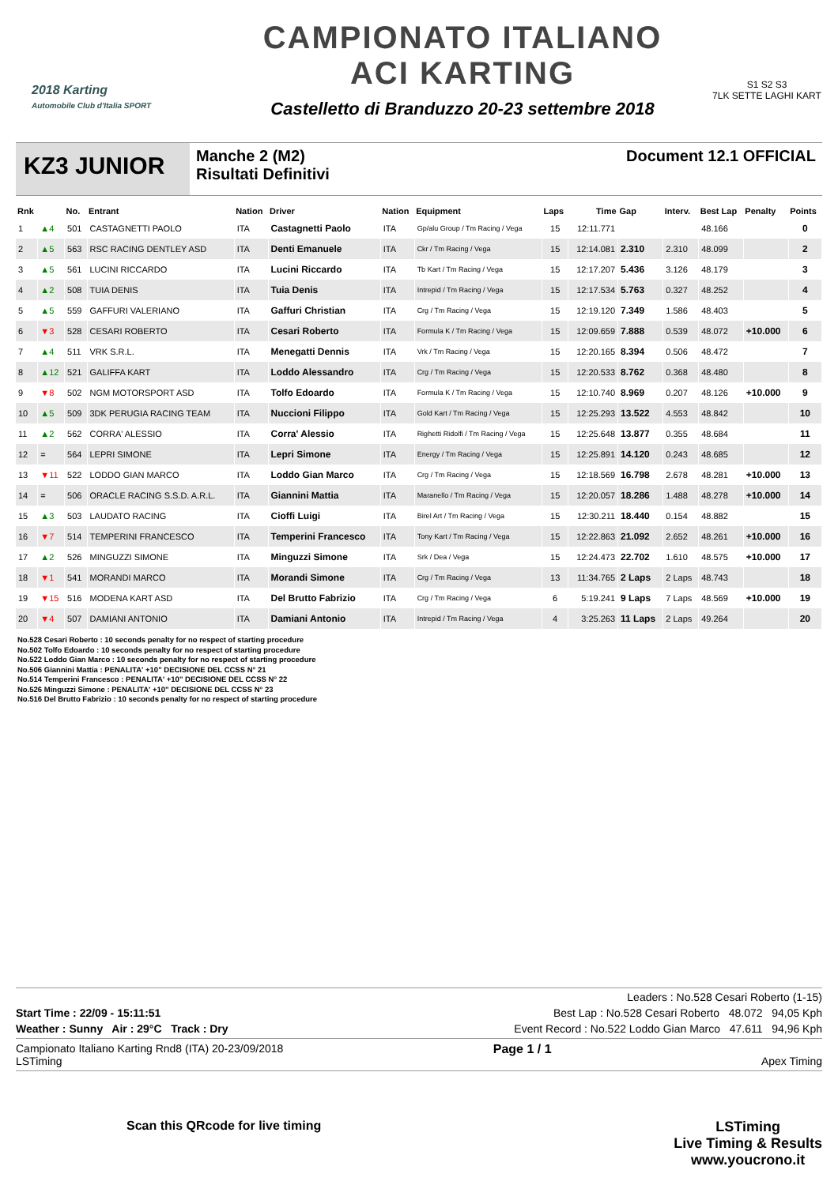2018 Karting
Automobile Club d'Italia SPORT
CAMPIONATO ITALIANO
ACI KARTING
Castelletto di Branduzzo 20-23 settembre 2018
S1 S2 S3
7LK SETTE LAGHI KART
KZ3 JUNIOR
Manche 2 (M2)
Risultati Definitivi
Document 12.1 OFFICIAL
| Rnk | | No. | Entrant | Nation | Driver | Nation | Equipment | Laps | Time | Gap | Interv. | Best Lap | Penalty | Points |
| --- | --- | --- | --- | --- | --- | --- | --- | --- | --- | --- | --- | --- | --- | --- |
| 1 | ▲4 | 501 | CASTAGNETTI PAOLO | ITA | Castagnetti Paolo | ITA | Gp/alu Group / Tm Racing / Vega | 15 | 12:11.771 | | | 48.166 | | 0 |
| 2 | ▲5 | 563 | RSC RACING DENTLEY ASD | ITA | Denti Emanuele | ITA | Ckr / Tm Racing / Vega | 15 | 12:14.081 | 2.310 | 2.310 | 48.099 | | 2 |
| 3 | ▲5 | 561 | LUCINI RICCARDO | ITA | Lucini Riccardo | ITA | Tb Kart / Tm Racing / Vega | 15 | 12:17.207 | 5.436 | 3.126 | 48.179 | | 3 |
| 4 | ▲2 | 508 | TUIA DENIS | ITA | Tuia Denis | ITA | Intrepid / Tm Racing / Vega | 15 | 12:17.534 | 5.763 | 0.327 | 48.252 | | 4 |
| 5 | ▲5 | 559 | GAFFURI VALERIANO | ITA | Gaffuri Christian | ITA | Crg / Tm Racing / Vega | 15 | 12:19.120 | 7.349 | 1.586 | 48.403 | | 5 |
| 6 | ▼3 | 528 | CESARI ROBERTO | ITA | Cesari Roberto | ITA | Formula K / Tm Racing / Vega | 15 | 12:09.659 | 7.888 | 0.539 | 48.072 | +10.000 | 6 |
| 7 | ▲4 | 511 | VRK S.R.L. | ITA | Menegatti Dennis | ITA | Vrk / Tm Racing / Vega | 15 | 12:20.165 | 8.394 | 0.506 | 48.472 | | 7 |
| 8 | ▲12 | 521 | GALIFFA KART | ITA | Loddo Alessandro | ITA | Crg / Tm Racing / Vega | 15 | 12:20.533 | 8.762 | 0.368 | 48.480 | | 8 |
| 9 | ▼8 | 502 | NGM MOTORSPORT ASD | ITA | Tolfo Edoardo | ITA | Formula K / Tm Racing / Vega | 15 | 12:10.740 | 8.969 | 0.207 | 48.126 | +10.000 | 9 |
| 10 | ▲5 | 509 | 3DK PERUGIA RACING TEAM | ITA | Nuccioni Filippo | ITA | Gold Kart / Tm Racing / Vega | 15 | 12:25.293 | 13.522 | 4.553 | 48.842 | | 10 |
| 11 | ▲2 | 562 | CORRA' ALESSIO | ITA | Corra' Alessio | ITA | Righetti Ridolfi / Tm Racing / Vega | 15 | 12:25.648 | 13.877 | 0.355 | 48.684 | | 11 |
| 12 | = | 564 | LEPRI SIMONE | ITA | Lepri Simone | ITA | Energy / Tm Racing / Vega | 15 | 12:25.891 | 14.120 | 0.243 | 48.685 | | 12 |
| 13 | ▼11 | 522 | LODDO GIAN MARCO | ITA | Loddo Gian Marco | ITA | Crg / Tm Racing / Vega | 15 | 12:18.569 | 16.798 | 2.678 | 48.281 | +10.000 | 13 |
| 14 | = | 506 | ORACLE RACING S.S.D. A.R.L. | ITA | Giannini Mattia | ITA | Maranello / Tm Racing / Vega | 15 | 12:20.057 | 18.286 | 1.488 | 48.278 | +10.000 | 14 |
| 15 | ▲3 | 503 | LAUDATO RACING | ITA | Cioffi Luigi | ITA | Birel Art / Tm Racing / Vega | 15 | 12:30.211 | 18.440 | 0.154 | 48.882 | | 15 |
| 16 | ▼7 | 514 | TEMPERINI FRANCESCO | ITA | Temperini Francesco | ITA | Tony Kart / Tm Racing / Vega | 15 | 12:22.863 | 21.092 | 2.652 | 48.261 | +10.000 | 16 |
| 17 | ▲2 | 526 | MINGUZZI SIMONE | ITA | Minguzzi Simone | ITA | Srk / Dea / Vega | 15 | 12:24.473 | 22.702 | 1.610 | 48.575 | +10.000 | 17 |
| 18 | ▼1 | 541 | MORANDI MARCO | ITA | Morandi Simone | ITA | Crg / Tm Racing / Vega | 13 | 11:34.765 | 2 Laps | 2 Laps | 48.743 | | 18 |
| 19 | ▼15 | 516 | MODENA KART ASD | ITA | Del Brutto Fabrizio | ITA | Crg / Tm Racing / Vega | 6 | 5:19.241 | 9 Laps | 7 Laps | 48.569 | +10.000 | 19 |
| 20 | ▼4 | 507 | DAMIANI ANTONIO | ITA | Damiani Antonio | ITA | Intrepid / Tm Racing / Vega | 4 | 3:25.263 | 11 Laps | 2 Laps | 49.264 | | 20 |
No.528 Cesari Roberto : 10 seconds penalty for no respect of starting procedure
No.502 Tolfo Edoardo : 10 seconds penalty for no respect of starting procedure
No.522 Loddo Gian Marco : 10 seconds penalty for no respect of starting procedure
No.506 Giannini Mattia : PENALITA' +10" DECISIONE DEL CCSS N° 21
No.514 Temperini Francesco : PENALITA' +10" DECISIONE DEL CCSS N° 22
No.526 Minguzzi Simone : PENALITA' +10" DECISIONE DEL CCSS N° 23
No.516 Del Brutto Fabrizio : 10 seconds penalty for no respect of starting procedure
Leaders : No.528 Cesari Roberto (1-15)
Start Time : 22/09 - 15:11:51 Best Lap : No.528 Cesari Roberto 48.072 94,05 Kph
Weather : Sunny Air : 29°C Track : Dry Event Record : No.522 Loddo Gian Marco 47.611 94,96 Kph
Campionato Italiano Karting Rnd8 (ITA) 20-23/09/2018
LSTiming Page 1 / 1
Apex Timing
Scan this QRcode for live timing LSTiming
Live Timing & Results
www.youcrono.it